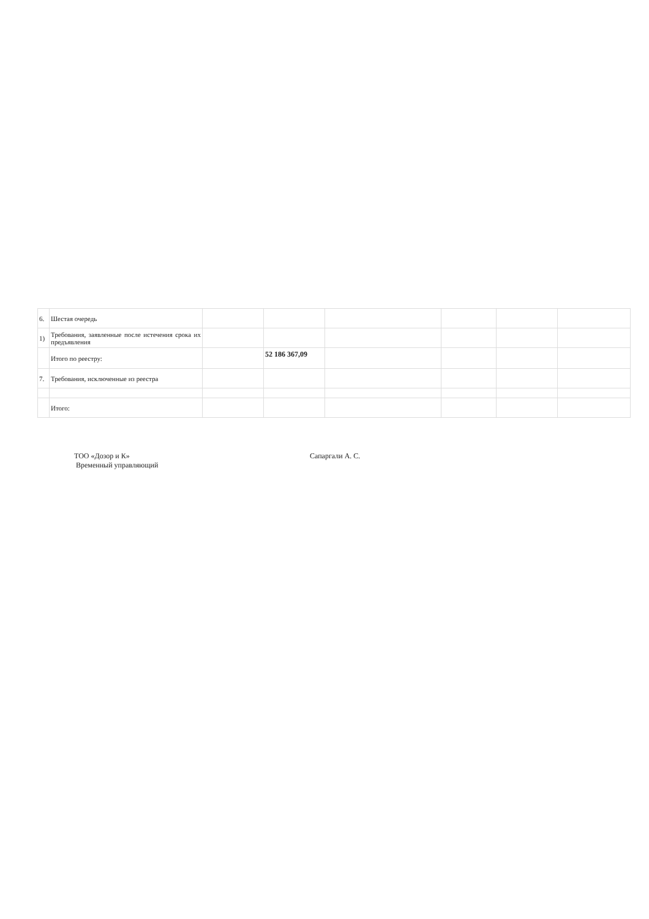| 6. | Шестая очередь | | | | | | |
| 1) | Требования, заявленные после истечения срока их предъявления | | | | | | |
| | Итого по реестру: | | 52 186 367,09 | | | | |
| 7. | Требования, исключенные из реестра | | | | | | |
| | Итого: | | | | | | |
ТОО «Дозор и К»
Временный управляющий
Сапаргали А. С.